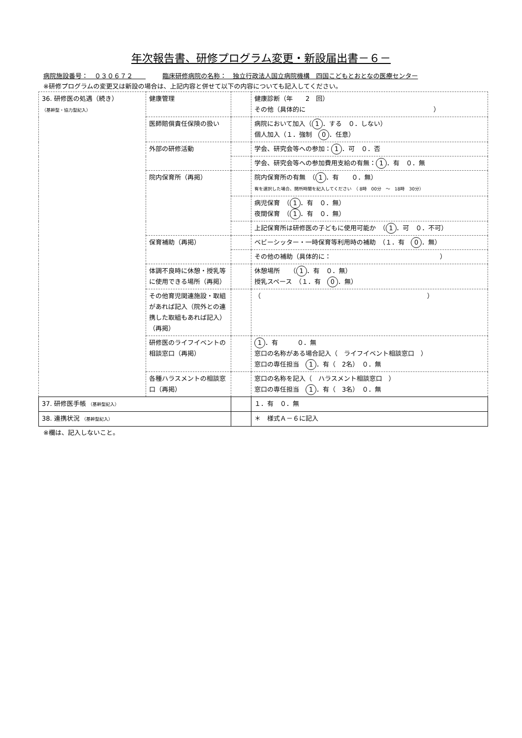年次報告書、研修プログラム変更・新設届出書－６－
病院施設番号：　０３０６７２　　 臨床研修病院の名称：　独立行政法人国立病院機構　四国こどもとおとなの医療センター
※研修プログラムの変更又は新設の場合は、上記内容と併せて以下の内容についても記入してください。
| 36. 研修医の処遇（続き） （基幹型・協力型記入） | 健康管理 | | 健康診断（年 2 回） その他（具体的に ） |
| | 医師賠償責任保険の扱い | | 病院において加入（ 1 ．する ０．しない） 個人加入（１．強制 0 ．任意） |
| | 外部の研修活動 | | 学会、研究会等への参加： 1 ．可 ０．否 |
| | | | 学会、研究会等への参加費用支給の有無： 1 ．有 ０．無 |
| | 院内保育所（再掲） | | 院内保育所の有無 （ 1 ．有 ０．無） 有を選択した場合、開所時間を記入してください （ 8時 00分 ～ 18時 30分） |
| | | | 病児保育 （ 1 ．有 ０．無） 夜間保育 （ 1 ．有 ０．無） |
| | | | 上記保育所は研修医の子どもに使用可能か （ 1 ．可 ０．不可） |
| | 保育補助（再掲） | | ベビーシッター・一時保育等利用時の補助 （１．有 0 ．無） |
| | | | その他の補助（具体的に： ） |
| | 体調不良時に休憩・授乳等に使用できる場所（再掲） | | 休憩場所 （ 1 ．有 ０．無） 授乳スペース （１．有 0 ．無） |
| | その他育児関連施設・取組があれば記入（院外との連携した取組もあれば記入）（再掲） | | （ ） |
| | 研修医のライフイベントの相談窓口（再掲） | | 1 ．有 ０．無 窓口の名称がある場合記入（ ライフイベント相談窓口 ） 窓口の専任担当 1 ．有（ 2名） ０．無 |
| | 各種ハラスメントの相談窓口（再掲） | | 窓口の名称を記入（ ハラスメント相談窓口 ） 窓口の専任担当 1 ．有（ 3名） ０．無 |
| 37. 研修医手帳 （基幹型記入） | | | １．有 ０．無 |
| 38. 連携状況 （基幹型記入） | | | ＊ 様式Ａ－６に記入 |
※欄は、記入しないこと。